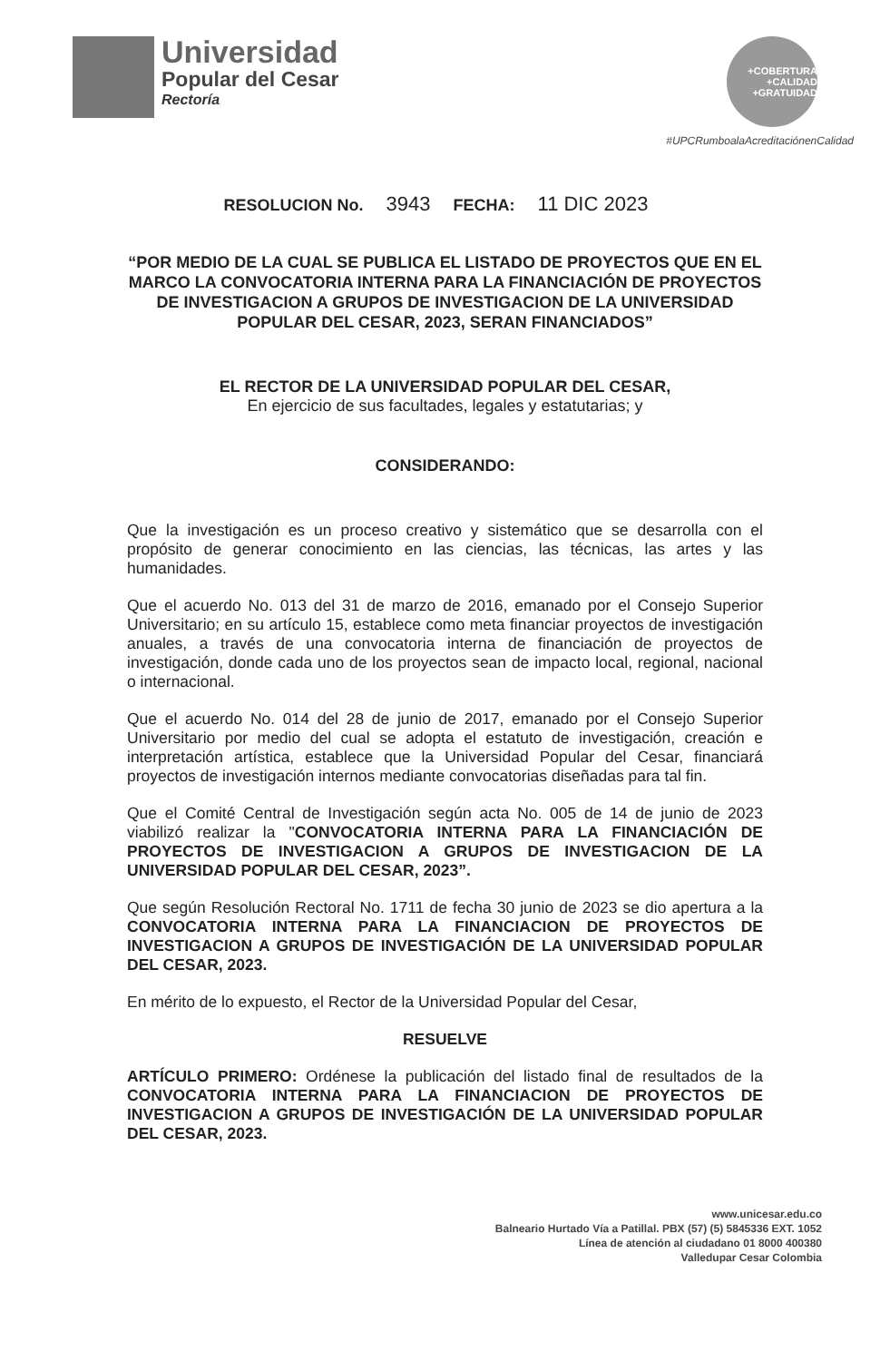Universidad
Popular del Cesar
Rectoría
+COBERTURA +CALIDAD +GRATUIDAD
#UPCRumboalaAcreditaciónenCalidad
RESOLUCION No. 3943 FECHA: 11 DIC 2023
“POR MEDIO DE LA CUAL SE PUBLICA EL LISTADO DE PROYECTOS QUE EN EL MARCO LA CONVOCATORIA INTERNA PARA LA FINANCIACIÓN DE PROYECTOS DE INVESTIGACION A GRUPOS DE INVESTIGACION DE LA UNIVERSIDAD POPULAR DEL CESAR, 2023, SERAN FINANCIADOS”
EL RECTOR DE LA UNIVERSIDAD POPULAR DEL CESAR,
En ejercicio de sus facultades, legales y estatutarias; y
CONSIDERANDO:
Que la investigación es un proceso creativo y sistemático que se desarrolla con el propósito de generar conocimiento en las ciencias, las técnicas, las artes y las humanidades.
Que el acuerdo No. 013 del 31 de marzo de 2016, emanado por el Consejo Superior Universitario; en su artículo 15, establece como meta financiar proyectos de investigación anuales, a través de una convocatoria interna de financiación de proyectos de investigación, donde cada uno de los proyectos sean de impacto local, regional, nacional o internacional.
Que el acuerdo No. 014 del 28 de junio de 2017, emanado por el Consejo Superior Universitario por medio del cual se adopta el estatuto de investigación, creación e interpretación artística, establece que la Universidad Popular del Cesar, financiará proyectos de investigación internos mediante convocatorias diseñadas para tal fin.
Que el Comité Central de Investigación según acta No. 005 de 14 de junio de 2023 viabilizó realizar la "CONVOCATORIA INTERNA PARA LA FINANCIACIÓN DE PROYECTOS DE INVESTIGACION A GRUPOS DE INVESTIGACION DE LA UNIVERSIDAD POPULAR DEL CESAR, 2023”.
Que según Resolución Rectoral No. 1711 de fecha 30 junio de 2023 se dio apertura a la CONVOCATORIA INTERNA PARA LA FINANCIACION DE PROYECTOS DE INVESTIGACION A GRUPOS DE INVESTIGACIÓN DE LA UNIVERSIDAD POPULAR DEL CESAR, 2023.
En mérito de lo expuesto, el Rector de la Universidad Popular del Cesar,
RESUELVE
ARTÍCULO PRIMERO: Ordénese la publicación del listado final de resultados de la CONVOCATORIA INTERNA PARA LA FINANCIACION DE PROYECTOS DE INVESTIGACION A GRUPOS DE INVESTIGACIÓN DE LA UNIVERSIDAD POPULAR DEL CESAR, 2023.
www.unicesar.edu.co
Balneario Hurtado Vía a Patillal. PBX (57) (5) 5845336 EXT. 1052
Línea de atención al ciudadano 01 8000 400380
Valledupar Cesar Colombia